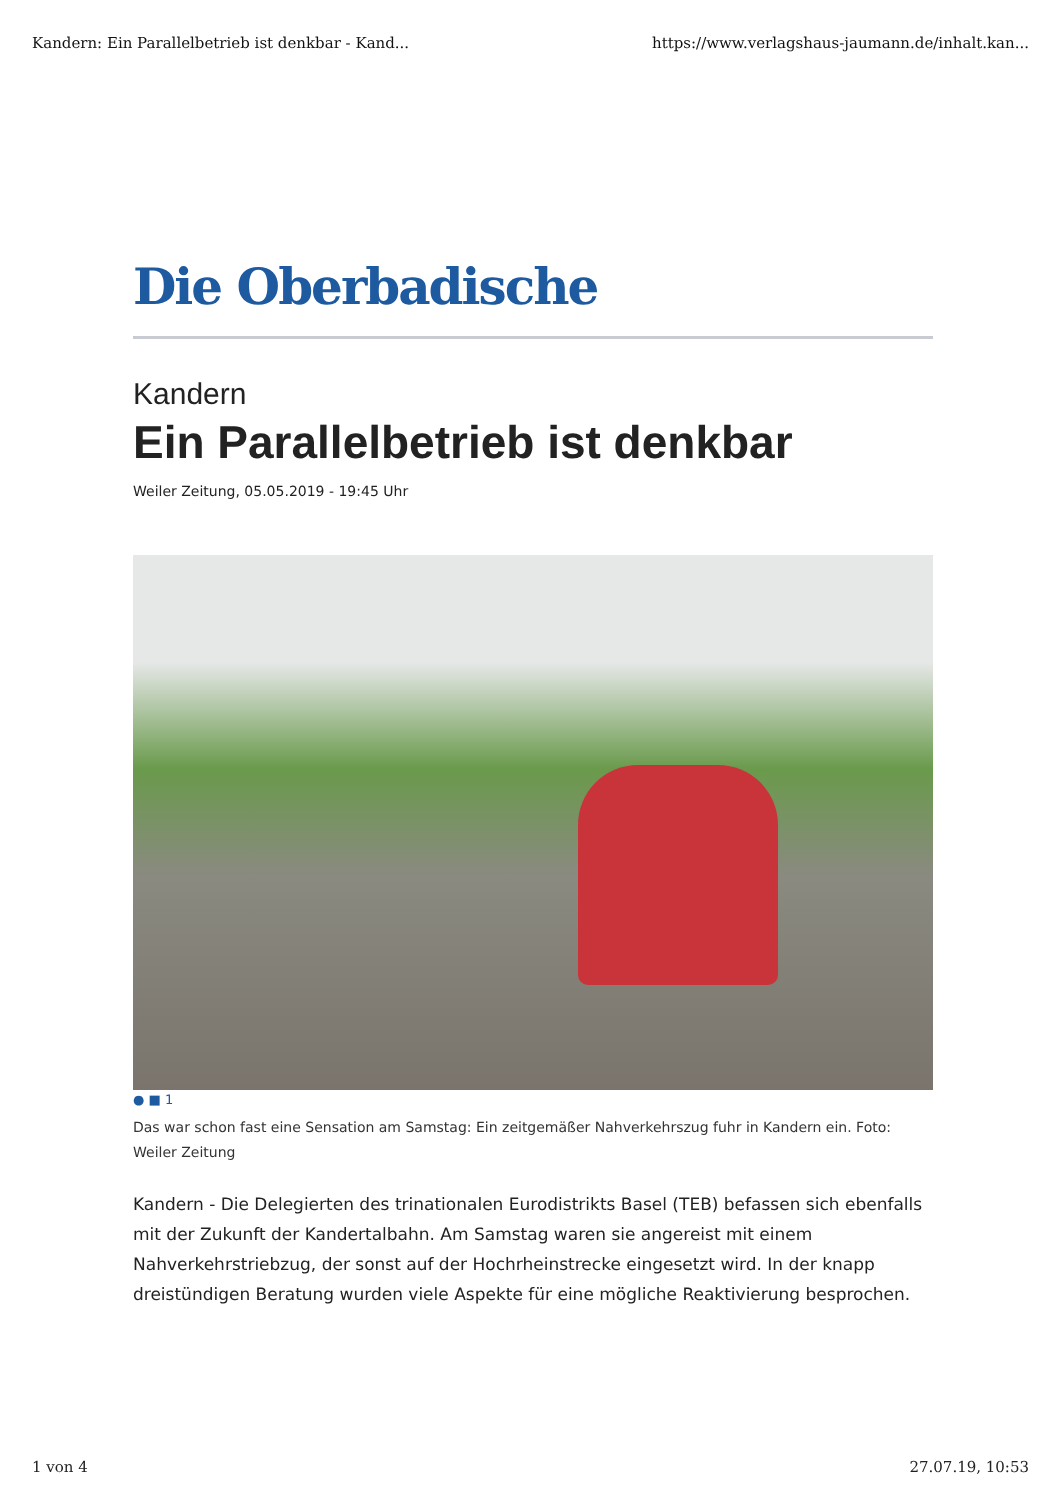Kandern: Ein Parallelbetrieb ist denkbar - Kand... https://www.verlagshaus-jaumann.de/inhalt.kan...
Die Oberbadische
Kandern
Ein Parallelbetrieb ist denkbar
Weiler Zeitung, 05.05.2019 - 19:45 Uhr
● ■ 1
Das war schon fast eine Sensation am Samstag: Ein zeitgemäßer Nahverkehrszug fuhr in Kandern ein. Foto: Weiler Zeitung
Kandern - Die Delegierten des trinationalen Eurodistrikts Basel (TEB) befassen sich ebenfalls mit der Zukunft der Kandertalbahn. Am Samstag waren sie angereist mit einem Nahverkehrstriebzug, der sonst auf der Hochrheinstrecke eingesetzt wird. In der knapp dreistündigen Beratung wurden viele Aspekte für eine mögliche Reaktivierung besprochen.
1 von 4 27.07.19, 10:53